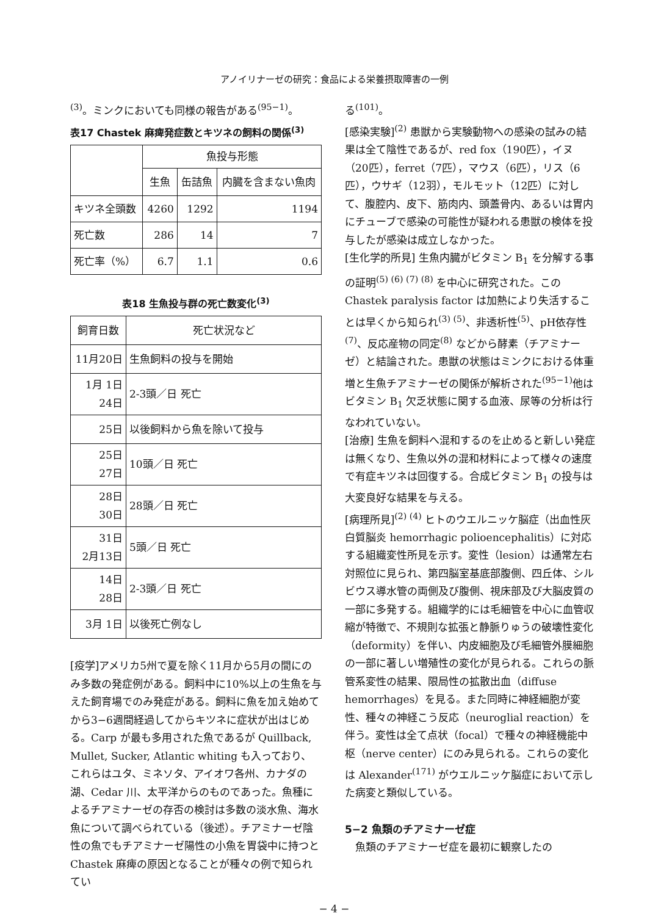アノイリナーゼの研究：食品による栄養摂取障害の一例
<sup>(3)</sup>。ミンクにおいても同様の報告がある<sup>(95−1)</sup>。
表17 Chastek 麻痺発症数とキツネの飼料の関係<sup>(3)</sup>
| | 魚投与形態 | | |
| --- | --- | --- | --- |
| | 生魚 | 缶詰魚 | 内臓を含まない魚肉 |
| キツネ全頭数 | 4260 | 1292 | 1194 |
| 死亡数 | 286 | 14 | 7 |
| 死亡率（%） | 6.7 | 1.1 | 0.6 |
表18 生魚投与群の死亡数変化<sup>(3)</sup>
| 飼育日数 | 死亡状況など |
| --- | --- |
| 11月20日 | 生魚飼料の投与を開始 |
| 1月 1日 24日 | 2-3頭／日 死亡 |
| 25日 | 以後飼料から魚を除いて投与 |
| 25日 27日 | 10頭／日 死亡 |
| 28日 30日 | 28頭／日 死亡 |
| 31日 2月13日 | 5頭／日 死亡 |
| 14日 28日 | 2-3頭／日 死亡 |
| 3月 1日 | 以後死亡例なし |
[疫学]アメリカ5州で夏を除く11月から5月の間にのみ多数の発症例がある。飼料中に10%以上の生魚を与えた飼育場でのみ発症がある。飼料に魚を加え始めてから3−6週間経過してからキツネに症状が出はじめる。Carp が最も多用された魚であるが Quillback, Mullet, Sucker, Atlantic whiting も入っており、これらはユタ、ミネソタ、アイオワ各州、カナダの湖、Cedar 川、太平洋からのものであった。魚種によるチアミナーゼの存否の検討は多数の淡水魚、海水魚について調べられている（後述）。チアミナーゼ陰性の魚でもチアミナーゼ陽性の小魚を胃袋中に持つと Chastek 麻痺の原因となることが種々の例で知られてい
る<sup>(101)</sup>。
[感染実験]<sup>(2)</sup> 患獣から実験動物への感染の試みの結果は全て陰性であるが、red fox（190匹），イヌ（20匹），ferret（7匹），マウス（6匹），リス（6匹），ウサギ（12羽），モルモット（12匹）に対して、腹腔内、皮下、筋肉内、頭蓋骨内、あるいは胃内にチューブで感染の可能性が疑われる患獣の検体を投与したが感染は成立しなかった。
[生化学的所見] 生魚内臓がビタミン B<sub>1</sub> を分解する事の証明<sup>(5) (6) (7) (8)</sup> を中心に研究された。この Chastek paralysis factor は加熱により失活することは早くから知られ<sup>(3) (5)</sup>、非透析性<sup>(5)</sup>、pH依存性<sup>(7)</sup>、反応産物の同定<sup>(8)</sup> などから酵素（チアミナーゼ）と結論された。患獣の状態はミンクにおける体重増と生魚チアミナーゼの関係が解析された<sup>(95−1)</sup>他はビタミン B<sub>1</sub> 欠乏状態に関する血液、尿等の分析は行なわれていない。
[治療] 生魚を飼料へ混和するのを止めると新しい発症は無くなり、生魚以外の混和材料によって様々の速度で有症キツネは回復する。合成ビタミン B<sub>1</sub> の投与は大変良好な結果を与える。
[病理所見]<sup>(2) (4)</sup> ヒトのウエルニッケ脳症（出血性灰白質脳炎 hemorrhagic polioencephalitis）に対応する組織変性所見を示す。変性（lesion）は通常左右対照位に見られ、第四脳室基底部腹側、四丘体、シルビウス導水管の両側及び腹側、視床部及び大脳皮質の一部に多発する。組織学的には毛細管を中心に血管収縮が特徴で、不規則な拡張と静脈りゅうの破壊性変化（deformity）を伴い、内皮細胞及び毛細管外膜細胞の一部に著しい増殖性の変化が見られる。これらの脈管系変性の結果、限局性の拡散出血（diffuse hemorrhages）を見る。また同時に神経細胞が変性、種々の神経こう反応（neuroglial reaction）を伴う。変性は全て点状（focal）で種々の神経機能中枢（nerve center）にのみ見られる。これらの変化は Alexander<sup>(171)</sup> がウエルニッケ脳症において示した病変と類似している。
5−2 魚類のチアミナーゼ症
　魚類のチアミナーゼ症を最初に観察したの
− 4 −